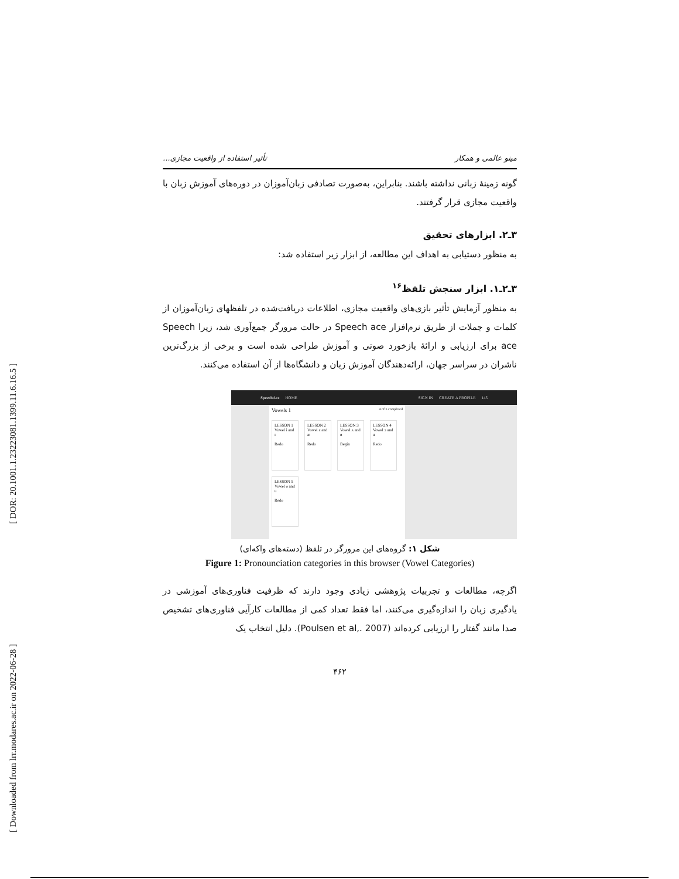[ DOR: 20.1001.1.23223081.1399.11.6.16.5 ]
[ Downloaded from lrr.modares.ac.ir on 2022-06-28 ]
مینو عالمی و همکار تأثیر استفاده از واقعیت مجازی...
گونه زمینهٔ زبانی نداشته باشند. بنابراین، به‌صورت تصادفی زبان‌آموزان در دوره‌های آموزش زبان با واقعیت مجازی قرار گرفتند.
۳ـ۲. ابزارهای تحقیق
به منظور دستیابی به اهداف این مطالعه، از ابزار زیر استفاده شد:
۳ـ۲ـ۱. ابزار سنجش تلفظ<sup>۱۶</sup>
به منظور آزمایش تأثیر بازی‌های واقعیت مجازی، اطلاعات دریافت‌شده در تلفظهای زبان‌آموزان از کلمات و جملات از طریق نرم‌افزار Speech ace در حالت مرورگر جمع‌آوری شد، زیرا Speech ace برای ارزیابی و ارائهٔ بازخورد صوتی و آموزش طراحی شده است و برخی از بزرگ‌ترین ناشران در سراسر جهان، ارائه‌دهندگان آموزش زبان و دانشگاه‌ها از آن استفاده می‌کنند.
SpeechAce HOME SIGN IN CREATE A PROFILE 145
Vowels 1 4 of 5 completed
LESSON 1
Vowel i and ɪ
Redo
LESSON 2
Vowel ɛ and æ
Redo
LESSON 3
Vowel ʌ and ɑ
Begin
LESSON 4
Vowel ɔ and u
Redo
LESSON 5
Vowel o and u
Redo
شکل ۱: گروه‌های این مرورگر در تلفظ (دسته‌های واکه‌ای)
Figure 1: Pronounciation categories in this browser (Vowel Categories)
اگرچه، مطالعات و تجربیات پژوهشی زیادی وجود دارند که ظرفیت فناوری‌های آموزشی در یادگیری زبان را اندازه‌گیری می‌کنند، اما فقط تعداد کمی از مطالعات کارآیی فناوری‌های تشخیص صدا مانند گفتار را ارزیابی کرده‌اند (Poulsen et al,. 2007). دلیل انتخاب یک
۴۶۲